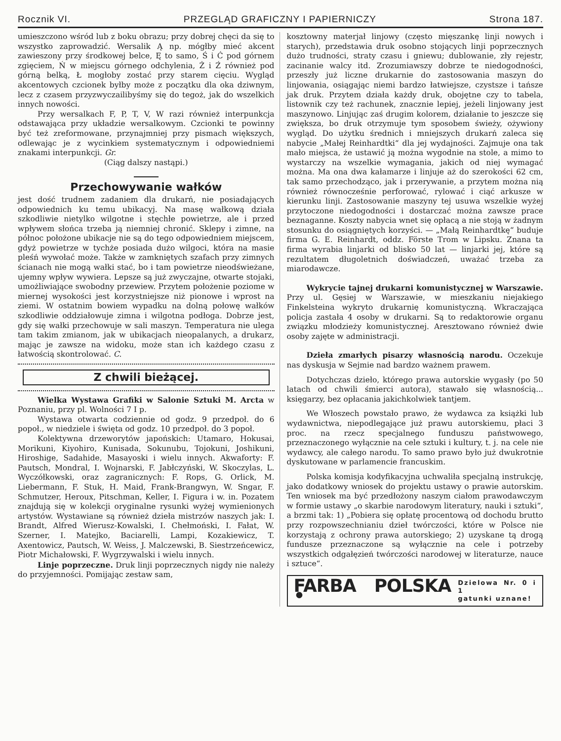Rocznik VI. PRZEGLĄD GRAFICZNY I PAPIERNICZY Strona 187.
umieszczono wśród lub z boku obrazu; przy dobrej chęci da się to wszystko zaprowadzić. Wersalik Ą np. mógłby mieć akcent zawieszony przy środkowej belce, Ę to samo, Ś i Ć pod górnem zgięciem, Ń w miejscu górnego odchylenia, Ż i Ź również pod górną belką, Ł mogłoby zostać przy starem cięciu. Wygląd akcentowych czcionek byłby może z początku dla oka dziwnym, lecz z czasem przyzwyczailibyśmy się do tegoż, jak do wszelkich innych nowości.
Przy wersalkach F, P, T, V, W razi również interpunkcja odstawająca przy układzie wersalkowym. Czcionki te powinny być też zreformowane, przynajmniej przy pismach większych, odlewając je z wycinkiem systematycznym i odpowiedniemi znakami interpunkcji. Gr.
(Ciąg dalszy nastąpi.)
Przechowywanie wałków
jest dość trudnem zadaniem dla drukarń, nie posiadających odpowiednich ku temu ubikacyj. Na masę wałkową działa szkodliwie nietylko wilgotne i stęchłe powietrze, ale i przed wpływem słońca trzeba ją niemniej chronić. Sklepy i zimne, na północ położone ubikacje nie są do tego odpowiedniem miejscem, gdyż powietrze w tychże posiada dużo wilgoci, która na masie pleśń wywołać może. Także w zamkniętych szafach przy zimnych ścianach nie mogą wałki stać, bo i tam powietrze nieodświeżane, ujemny wpływ wywiera. Lepsze są już zwyczajne, otwarte stojaki, umożliwiające swobodny przewiew. Przytem położenie poziome w miernej wysokości jest korzystniejsze niż pionowe i wprost na ziemi. W ostatnim bowiem wypadku na dolną połowę wałków szkodliwie oddziałowuje zimna i wilgotna podłoga. Dobrze jest, gdy się wałki przechowuje w sali maszyn. Temperatura nie ulega tam takim zmianom, jak w ubikacjach nieopalanych, a drukarz, mając je zawsze na widoku, może stan ich każdego czasu z łatwością skontrolować. C.
Z chwili bieżącej.
Wielka Wystawa Grafiki w Salonie Sztuki M. Arcta w Poznaniu, przy pl. Wolności 7 I p.
Wystawa otwarta codziennie od godz. 9 przedpoł. do 6 popoł., w niedziele i święta od godz. 10 przedpoł. do 3 popoł.
Kolektywna drzeworytów japońskich: Utamaro, Hokusai, Morikuni, Kiyohiro, Kunisada, Sokunubu, Tojokuni, Joshikuni, Hiroshige, Sadahide, Masayoski i wielu innych. Akwaforty: F. Pautsch, Mondral, I. Wojnarski, F. Jabłczyński, W. Skoczylas, L. Wyczółkowski, oraz zagranicznych: F. Rops, G. Orlick, M. Liebermann, F. Stuk, H. Maid, Frank-Brangwyn, W. Sngar, F. Schmutzer, Heroux, Pitschman, Keller, I. Figura i w. in. Pozatem znajdują się w kolekcji oryginalne rysunki wyżej wymienionych artystów. Wystawiane są również dzieła mistrzów naszych jak: I. Brandt, Alfred Wierusz-Kowalski, I. Chełmoński, I. Fałat, W. Szerner, I. Matejko, Baciarelli, Lampi, Kozakiewicz, T. Axentowicz, Pautsch, W. Weiss, J. Malczewski, B. Siestrzeńcewicz, Piotr Michałowski, F. Wygrzywalski i wielu innych.
Linje poprzeczne. Druk linji poprzecznych nigdy nie należy do przyjemności. Pomijając zestaw sam,
kosztowny materjał linjowy (często mięszankę linji nowych i starych), przedstawia druk osobno stojących linji poprzecznych dużo trudności, straty czasu i gniewu; dublowanie, zły rejestr, zacinanie walcy itd. Zrozumiawszy dobrze te niedogodności, przeszły już liczne drukarnie do zastosowania maszyn do linjowania, osiągając niemi bardzo łatwiejsze, czystsze i tańsze jak druk. Przytem działa każdy druk, obojętne czy to tabela, listownik czy też rachunek, znacznie lepiej, jeżeli linjowany jest maszynowo. Linjując zaś drugim kolorem, działanie to jeszcze się zwiększa, bo druk otrzymuje tym sposobem świeży, ożywiony wygląd. Do użytku średnich i mniejszych drukarń zaleca się nabycie „Małej Reinhardtki“ dla jej wydajności. Zajmuje ona tak mało miejsca, że ustawić ją można wygodnie na stole, a mimo to wystarczy na wszelkie wymagania, jakich od niej wymagać można. Ma ona dwa kałamarze i linjuje aż do szerokości 62 cm, tak samo przechodząco, jak i przerywanie, a przytem można nią również równocześnie perforować, rylować i ciąć arkusze w kierunku linji. Zastosowanie maszyny tej usuwa wszelkie wyżej przytoczone niedogodności i dostarczać można zawsze prace beznaganne. Koszty nabycia wnet się opłacą a nie stoją w żadnym stosunku do osiągniętych korzyści. — „Małą Reinhardtkę“ buduje firma G. E. Reinhardt, oddz. Förste Trom w Lipsku. Znana ta firma wyrabia linjarki od blisko 50 lat — linjarki jej, które są rezultatem długoletnich doświadczeń, uważać trzeba za miarodawcze.
Wykrycie tajnej drukarni komunistycznej w Warszawie. Przy ul. Gęsiej w Warszawie, w mieszkaniu niejakiego Finkelsteina wykryto drukarnię komunistyczną. Wkraczająca policja zastała 4 osoby w drukarni. Są to redaktorowie organu związku młodzieży komunistycznej. Aresztowano również dwie osoby zajęte w administracji.
Dzieła zmarłych pisarzy własnością narodu. Oczekuje nas dyskusja w Sejmie nad bardzo ważnem prawem.
Dotychczas dzieło, którego prawa autorskie wygasły (po 50 latach od chwili śmierci autora), stawało się własnością... księgarzy, bez opłacania jakichkolwiek tantjem.
We Włoszech powstało prawo, że wydawca za książki lub wydawnictwa, niepodlegające już prawu autorskiemu, płaci 3 proc. na rzecz specjalnego funduszu państwowego, przeznaczonego wyłącznie na cele sztuki i kultury, t. j. na cele nie wydawcy, ale całego narodu. To samo prawo było już dwukrotnie dyskutowane w parlamencie francuskim.
Polska komisja kodyfikacyjna uchwaliła specjalną instrukcję, jako dodatkowy wniosek do projektu ustawy o prawie autorskim. Ten wniosek ma być przedłożony naszym ciałom prawodawczym w formie ustawy „o skarbie narodowym literatury, nauki i sztuki“, a brzmi tak: 1) „Pobiera się opłatę procentową od dochodu brutto przy rozpowszechnianiu dzieł twórczości, które w Polsce nie korzystają z ochrony prawa autorskiego; 2) uzyskane tą drogą fundusze przeznaczone są wyłącznie na cele i potrzeby wszystkich odgałęzień twórczości narodowej w literaturze, nauce i sztuce“.
FARBA POLSKA • Dzielowa Nr. 0 i 1
gatunki uznane!